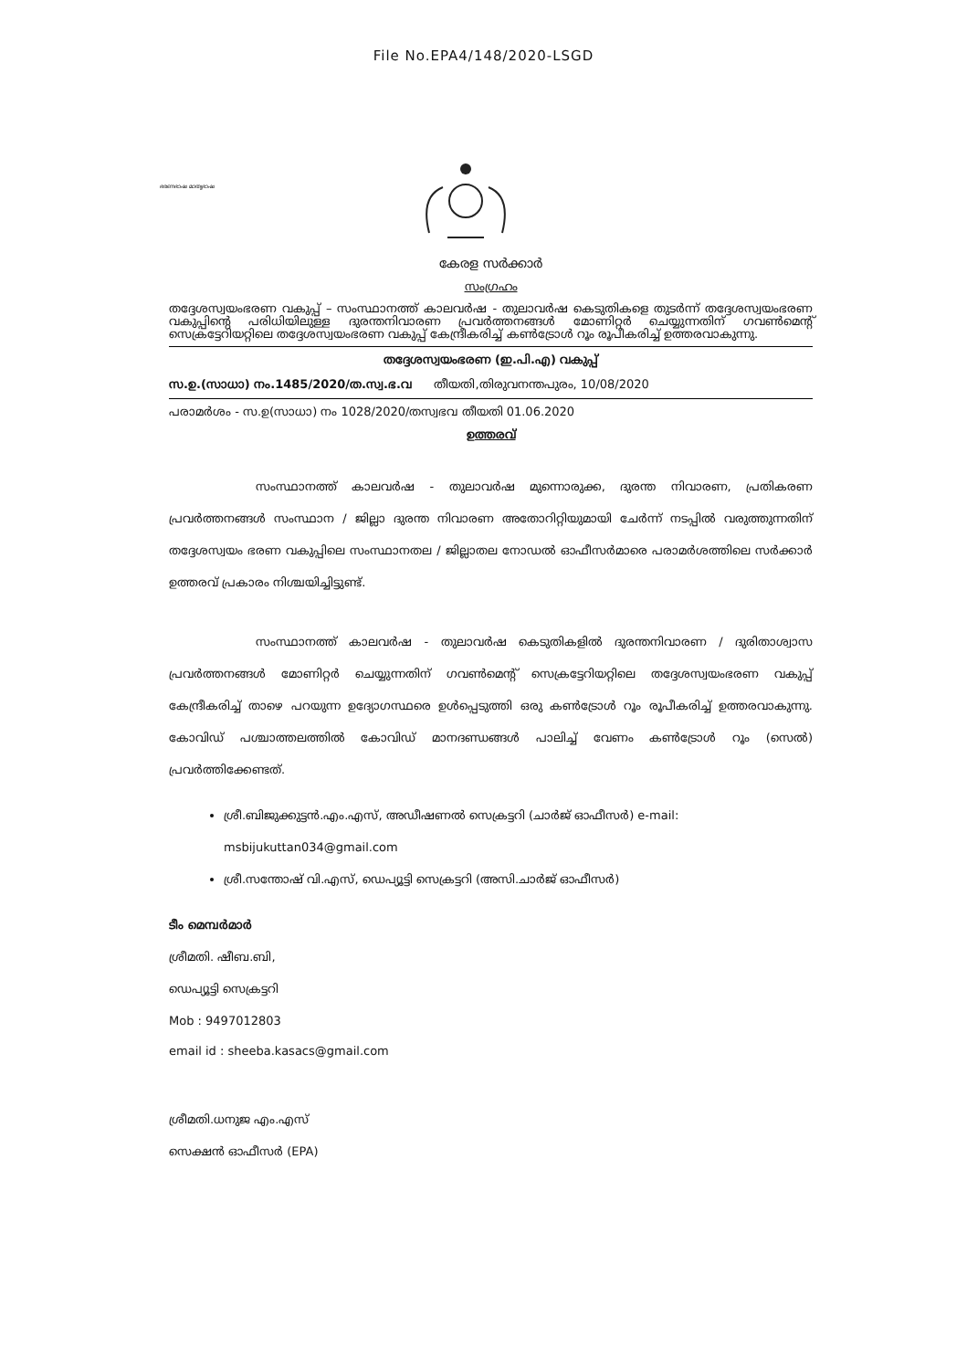File No.EPA4/148/2020-LSGD
ഭരണഭാഷ മാതൃഭാഷ
കേരള സർക്കാർ
സംഗ്രഹം
തദ്ദേശസ്വയംഭരണ വകുപ്പ് – സംസ്ഥാനത്ത് കാലവർഷ - തുലാവർഷ കെടുതികളെ തുടർന്ന് തദ്ദേശസ്വയംഭരണ വകുപ്പിന്റെ പരിധിയിലുള്ള ദുരന്തനിവാരണ പ്രവർത്തനങ്ങൾ മോണിറ്റർ ചെയ്യുന്നതിന് ഗവൺമെന്റ് സെക്രട്ടേറിയറ്റിലെ തദ്ദേശസ്വയംഭരണ വകുപ്പ് കേന്ദ്രീകരിച്ച് കൺട്രോൾ റൂം രൂപീകരിച്ച് ഉത്തരവാകുന്നു.
തദ്ദേശസ്വയംഭരണ (ഇ.പി.എ) വകുപ്പ്
സ.ഉ.(സാധാ) നം.1485/2020/ത.സ്വ.ഭ.വ തീയതി,തിരുവനന്തപുരം, 10/08/2020
പരാമർശം - സ.ഉ(സാധാ) നം 1028/2020/തസ്വഭവ തീയതി 01.06.2020
ഉത്തരവ്
സംസ്ഥാനത്ത് കാലവർഷ - തുലാവർഷ മുന്നൊരുക്ക, ദുരന്ത നിവാരണ, പ്രതികരണ പ്രവർത്തനങ്ങൾ സംസ്ഥാന / ജില്ലാ ദുരന്ത നിവാരണ അതോറിറ്റിയുമായി ചേർന്ന് നടപ്പിൽ വരുത്തുന്നതിന് തദ്ദേശസ്വയം ഭരണ വകുപ്പിലെ സംസ്ഥാനതല / ജില്ലാതല നോഡൽ ഓഫീസർമാരെ പരാമർശത്തിലെ സർക്കാർ ഉത്തരവ് പ്രകാരം നിശ്ചയിച്ചിട്ടുണ്ട്.
സംസ്ഥാനത്ത് കാലവർഷ - തുലാവർഷ കെടുതികളിൽ ദുരന്തനിവാരണ / ദുരിതാശ്വാസ പ്രവർത്തനങ്ങൾ മോണിറ്റർ ചെയ്യുന്നതിന് ഗവൺമെന്റ് സെക്രട്ടേറിയറ്റിലെ തദ്ദേശസ്വയംഭരണ വകുപ്പ് കേന്ദ്രീകരിച്ച് താഴെ പറയുന്ന ഉദ്യോഗസ്ഥരെ ഉൾപ്പെടുത്തി ഒരു കൺട്രോൾ റൂം രൂപീകരിച്ച് ഉത്തരവാകുന്നു. കോവിഡ് പശ്ചാത്തലത്തിൽ കോവിഡ് മാനദണ്ഡങ്ങൾ പാലിച്ച് വേണം കൺട്രോൾ റൂം (സെൽ) പ്രവർത്തിക്കേണ്ടത്.
ശ്രീ.ബിജുക്കുട്ടൻ.എം.എസ്, അഡീഷണൽ സെക്രട്ടറി (ചാർജ് ഓഫീസർ) e-mail: msbijukuttan034@gmail.com
ശ്രീ.സന്തോഷ് വി.എസ്, ഡെപ്യൂട്ടി സെക്രട്ടറി (അസി.ചാർജ് ഓഫീസർ)
ടീം മെമ്പർമാർ
ശ്രീമതി. ഷീബ.ബി,
ഡെപ്യൂട്ടി സെക്രട്ടറി
Mob : 9497012803
email id : sheeba.kasacs@gmail.com
ശ്രീമതി.ധനുജ എം.എസ്
സെക്ഷൻ ഓഫീസർ (EPA)